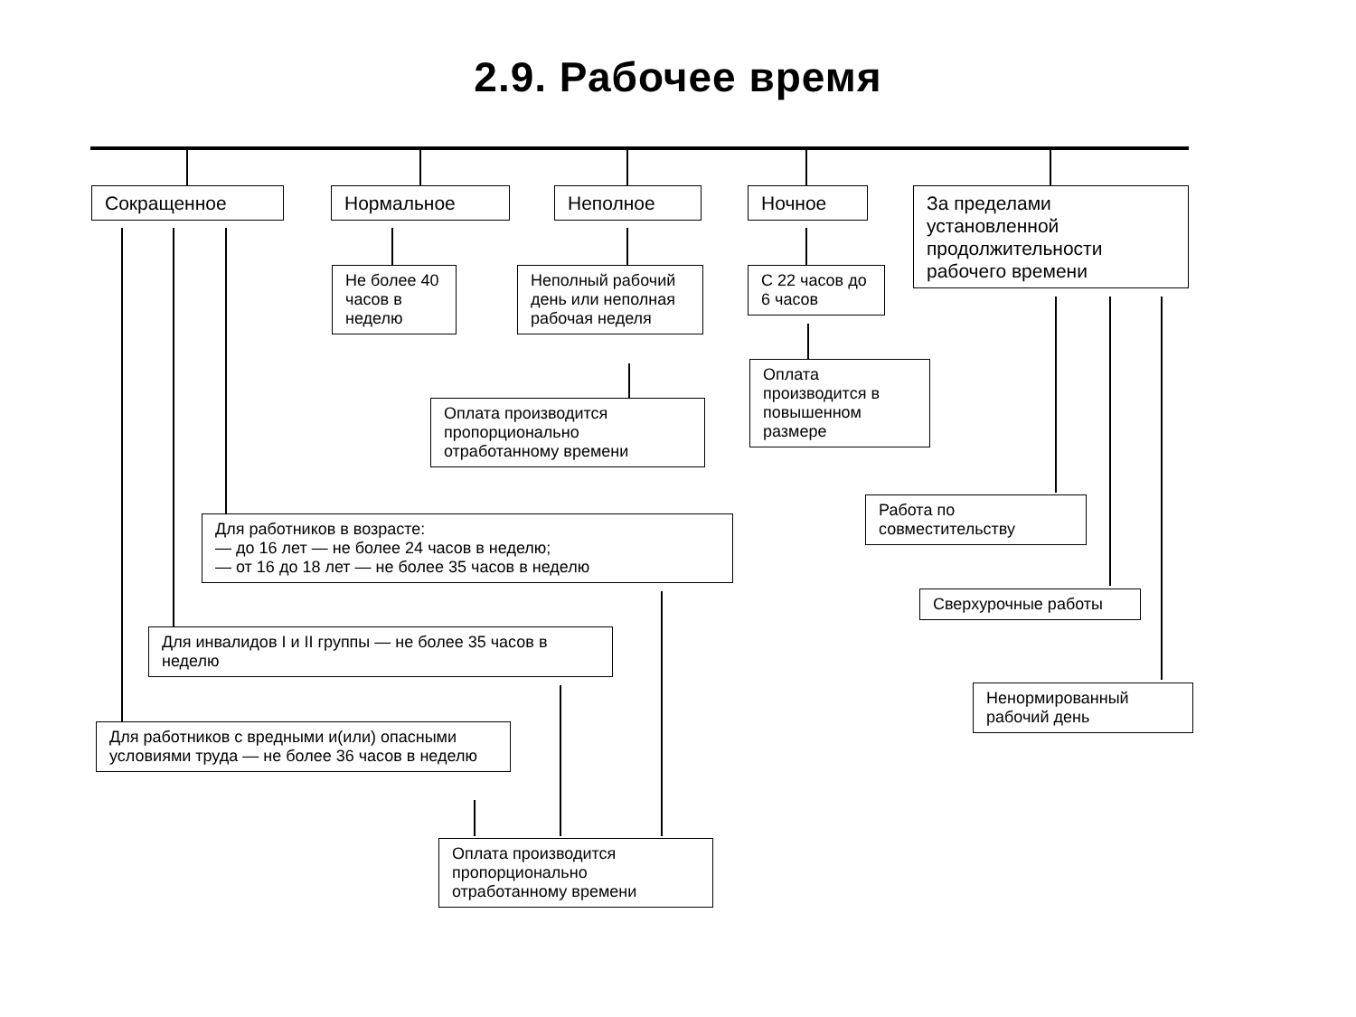2.9. Рабочее время
Сокращенное Нормальное Неполное Ночное
За пределами установленной продолжительности рабочего времени
Не более 40 часов в неделю
Неполный рабочий день или неполная рабочая неделя
С 22 часов до 6 часов
Оплата производится пропорционально отработанному времени
Оплата производится в повышенном размере
Для работников в возрасте:
— до 16 лет — не более 24 часов в неделю;
— от 16 до 18 лет — не более 35 часов в неделю
Работа по совместительству
Для инвалидов I и II группы — не более 35 часов в неделю
Сверхурочные работы
Для работников с вредными и(или) опасными условиями труда — не более 36 часов в неделю
Ненормированный рабочий день
Оплата производится пропорционально отработанному времени